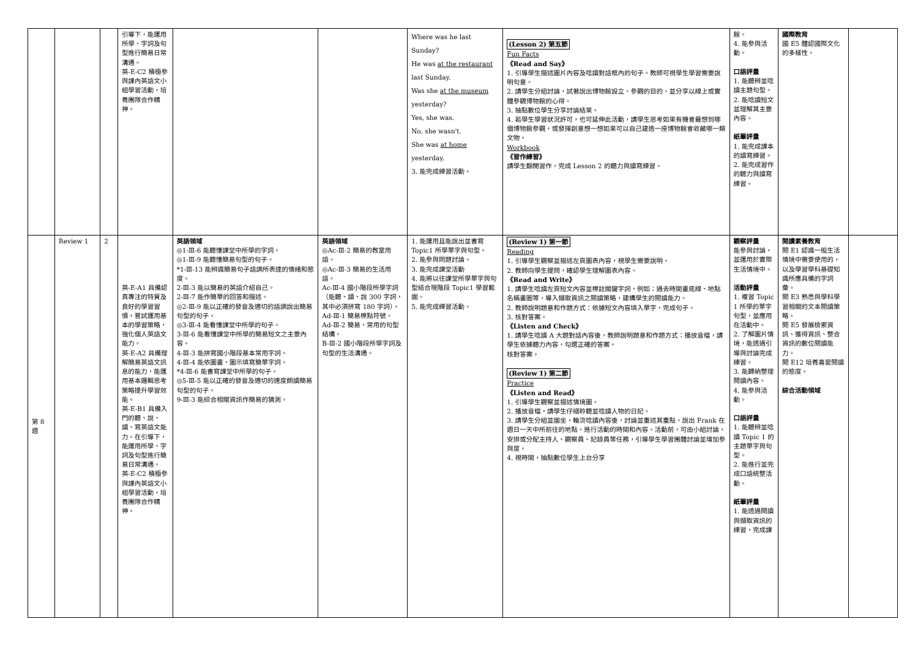| | | | 引導下，能運用所學、字詞及句型進行簡易日常溝通。 英-E-C2 積極參與課內英語文小組學習活動，培養團隊合作精神。 | | | Where was he last Sunday? He was at the restaurant last Sunday. Was she at the museum yesterday? Yes, she was. No, she wasn't. She was at home yesterday. 3. 能完成練習活動。 | (Lesson 2) 第五節 Fun Facts 《Read and Say》 1. 引導學生描述圖片內容及唸讀對話框內的句子。教師可視學生學習需要說明句意。 2. 請學生分組討論，試著說出博物館設立、參觀的目的，並分享以線上或實體參觀博物館的心得。 3. 抽點數位學生分享討論結果。 4. 若學生學習狀況許可，也可延伸此活動，請學生思考如果有機會最想到哪個博物館參觀，或發揮創意想一想如果可以自己建造一座博物館會收藏哪一類文物。 Workbook 《習作練習》 請學生翻開習作，完成 Lesson 2 的聽力與讀寫練習。 | 館。 4. 能參與活動。 口語評量 1. 能聽辨並唸讀主題句型。 2. 能唸讀短文並理解其主要內容。 紙筆評量 1. 能完成課本的讀寫練習。 2. 能完成習作的聽力與讀寫練習。 | 國際教育 國 E5 體認國際文化的多樣性。 | |
| 第 8 週 | Review 1 | 2 | 英-E-A1 具備認真專注的特質及良好的學習習慣，嘗試運用基本的學習策略，強化個人英語文能力。 英-E-A2 具備理解簡易英語文訊息的能力，能運用基本邏輯思考策略提升學習效能。 英-E-B1 具備入門的聽、說、讀、寫英語文能力。在引導下，能運用所學、字詞及句型進行簡易日常溝通。 英-E-C2 積極參與課內英語文小組學習活動，培養團隊合作精神。 | 英語領域 ◎1-Ⅲ-6 能聽懂課堂中所學的字詞。 ◎1-Ⅲ-9 能聽懂簡易句型的句子。 *1-Ⅲ-13 能辨識簡易句子語調所表達的情緒和態度。 2-Ⅲ-3 能以簡易的英語介紹自己。 2-Ⅲ-7 能作簡單的回答和描述。 ◎2-Ⅲ-9 能以正確的發音及適切的語調說出簡易句型的句子。 ◎3-Ⅲ-4 能看懂課堂中所學的句子。 3-Ⅲ-6 能看懂課堂中所學的簡易短文之主要內容。 4-Ⅲ-3 能拼寫國小階段基本常用字詞。 4-Ⅲ-4 能依圖畫、圖示填寫簡單字詞。 *4-Ⅲ-6 能書寫課堂中所學的句子。 ◎5-Ⅲ-5 能以正確的發音及適切的速度朗讀簡易句型的句子。 9-Ⅲ-3 能綜合相關資訊作簡易的猜測。 | 英語領域 ◎Ac-Ⅲ-2 簡易的教室用語。 ◎Ac-Ⅲ-3 簡易的生活用語。 Ac-Ⅲ-4 國小階段所學字詞（能聽、讀、說 300 字詞，其中必須拼寫 180 字詞）。 Ad-Ⅲ-1 簡易標點符號。 Ad-Ⅲ-2 簡易、常用的句型結構。 B-Ⅲ-2 國小階段所學字詞及句型的生活溝通。 | 1. 能運用且能說出並書寫 Topic1 所學單字與句型。 2. 能參與問題討論。 3. 能完成課堂活動 4. 能將以往課堂所學單字與句型結合現階段 Topic1 學習範圍。 5. 能完成練習活動。 | (Review 1) 第一節 Reading 1. 引導學生觀察並描述左頁圖表內容，視學生需要說明。 2. 教師向學生提問，確認學生理解圖表內容。 《Read and Write》 1. 請學生唸讀左頁短文內容並標註關鍵字詞，例如：過去時間畫底線、地點名稱畫圈等，導入擷取資訊之閱讀策略，建構學生的閱讀能力。 2. 教師說明題意和作題方式：依據短文內容填入單字，完成句子。 3. 核對答案。 《Listen and Check》 1. 請學生唸讀 A 大題對話內容後，教師說明題意和作題方式：播放音檔，請學生依據聽力內容，勾選正確的答案。 核對答案。 (Review 1) 第二節 Practice 《Listen and Read》 1. 引導學生觀察並描述情境圖。 2. 播放音檔，請學生仔細聆聽並唸讀人物的日記。 3. 請學生分組並圍坐，輪流唸讀內容後，討論並重述其重點，說出 Frank 在週日一天中所前往的地點、進行活動的時間和內容。活動前，可由小組討論，安排或分配主持人、觀察員、記錄員等任務，引導學生學習團體討論並增加參與度。 4. 視時間，抽點數位學生上台分享 | 觀察評量 能參與討論，並運用於實際生活情境中。 活動評量 1. 複習 Topic 1 所學的單字句型，並應用在活動中。 2. 了解圖片情境，能透過引導與討論完成練習。 3. 能歸納整理閱讀內容。 4. 能參與活動。 口語評量 1. 能聽辨並唸讀 Topic 1 的主題單字與句型。 2. 能進行並完成口語統整活動。 紙筆評量 1. 能透過閱讀與擷取資訊的練習，完成課 | 閱讀素養教育 閱 E1 認識一般生活情境中需要使用的，以及學習學科基礎知識所應具備的字詞彙。 閱 E3 熟悉與學科學習相關的文本閱讀策略。 閱 E5 發展檢索資訊、獲得資訊、整合資訊的數位閱讀能力。 閱 E12 培養喜愛閱讀的態度。 綜合活動領域 | |